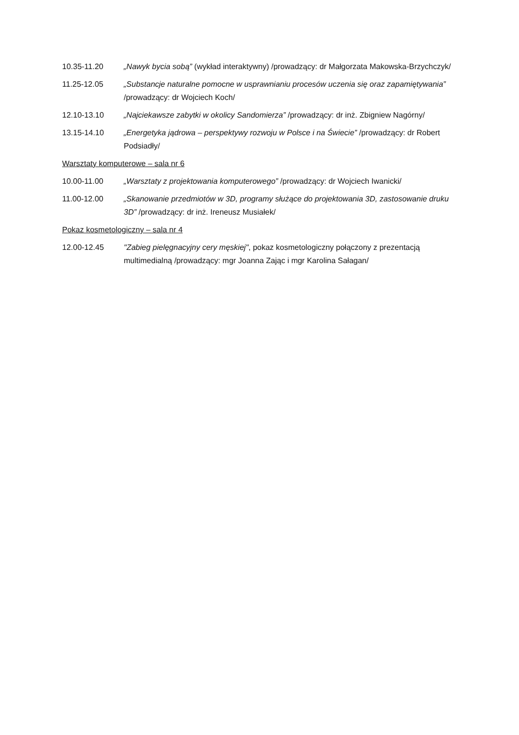10.35-11.20 „Nawyk bycia sobą” (wykład interaktywny) /prowadzący: dr Małgorzata Makowska-Brzychczyk/
11.25-12.05 „Substancje naturalne pomocne w usprawnianiu procesów uczenia się oraz zapamiętywania” /prowadzący: dr Wojciech Koch/
12.10-13.10 „Najciekawsze zabytki w okolicy Sandomierza” /prowadzący: dr inż. Zbigniew Nagórny/
13.15-14.10 „Energetyka jądrowa – perspektywy rozwoju w Polsce i na Świecie” /prowadzący: dr Robert Podsiadły/
Warsztaty komputerowe – sala nr 6
10.00-11.00 „Warsztaty z projektowania komputerowego” /prowadzący: dr Wojciech Iwanicki/
11.00-12.00 „Skanowanie przedmiotów w 3D, programy służące do projektowania 3D, zastosowanie druku 3D” /prowadzący: dr inż. Ireneusz Musiałek/
Pokaz kosmetologiczny – sala nr 4
12.00-12.45 "Zabieg pielęgnacyjny cery męskiej", pokaz kosmetologiczny połączony z prezentacją multimedialną /prowadzący: mgr Joanna Zając i mgr Karolina Sałagan/